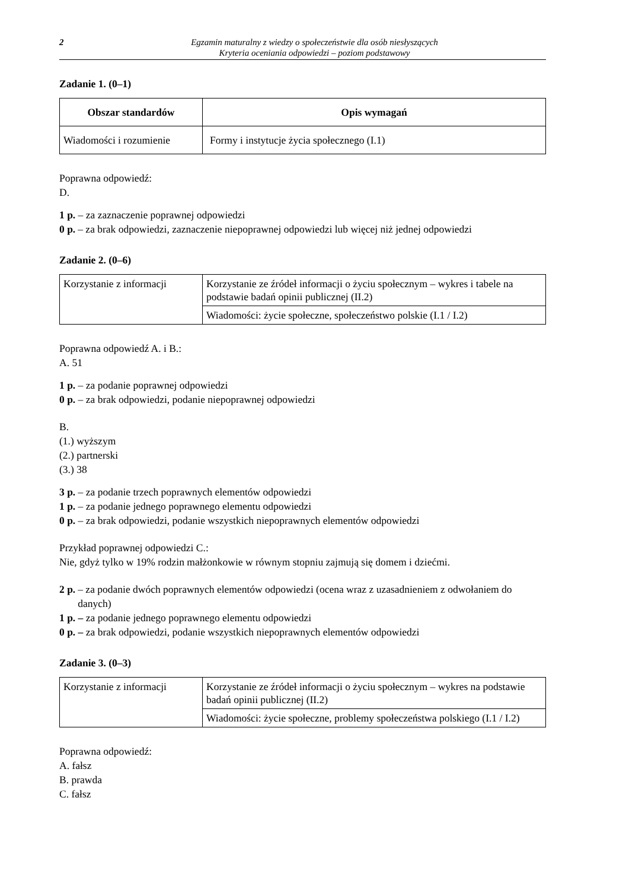2 Egzamin maturalny z wiedzy o społeczeństwie dla osób niesłyszących
Kryteria oceniania odpowiedzi – poziom podstawowy
Zadanie 1. (0–1)
| Obszar standardów | Opis wymagań |
| --- | --- |
| Wiadomości i rozumienie | Formy i instytucje życia społecznego (I.1) |
Poprawna odpowiedź:
D.
1 p. – za zaznaczenie poprawnej odpowiedzi
0 p. – za brak odpowiedzi, zaznaczenie niepoprawnej odpowiedzi lub więcej niż jednej odpowiedzi
Zadanie 2. (0–6)
| Korzystanie z informacji | Korzystanie ze źródeł informacji o życiu społecznym – wykres i tabele na podstawie badań opinii publicznej (II.2) |
| | Wiadomości: życie społeczne, społeczeństwo polskie (I.1 / I.2) |
Poprawna odpowiedź A. i B.:
A. 51
1 p. – za podanie poprawnej odpowiedzi
0 p. – za brak odpowiedzi, podanie niepoprawnej odpowiedzi
B.
(1.) wyższym
(2.) partnerski
(3.) 38
3 p. – za podanie trzech poprawnych elementów odpowiedzi
1 p. – za podanie jednego poprawnego elementu odpowiedzi
0 p. – za brak odpowiedzi, podanie wszystkich niepoprawnych elementów odpowiedzi
Przykład poprawnej odpowiedzi C.:
Nie, gdyż tylko w 19% rodzin małżonkowie w równym stopniu zajmują się domem i dziećmi.
2 p. – za podanie dwóch poprawnych elementów odpowiedzi (ocena wraz z uzasadnieniem z odwołaniem do danych)
1 p. – za podanie jednego poprawnego elementu odpowiedzi
0 p. – za brak odpowiedzi, podanie wszystkich niepoprawnych elementów odpowiedzi
Zadanie 3. (0–3)
| Korzystanie z informacji | Korzystanie ze źródeł informacji o życiu społecznym – wykres na podstawie badań opinii publicznej (II.2) |
| | Wiadomości: życie społeczne, problemy społeczeństwa polskiego (I.1 / I.2) |
Poprawna odpowiedź:
A. fałsz
B. prawda
C. fałsz